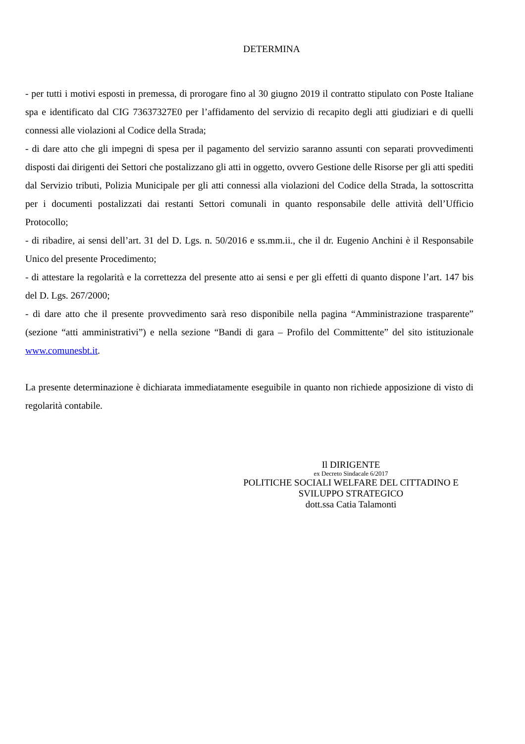DETERMINA
- per tutti i motivi esposti in premessa, di prorogare fino al 30 giugno 2019 il contratto stipulato con Poste Italiane spa e identificato dal CIG 73637327E0 per l’affidamento del servizio di recapito degli atti giudiziari e di quelli connessi alle violazioni al Codice della Strada;
- di dare atto che gli impegni di spesa per il pagamento del servizio saranno assunti con separati provvedimenti disposti dai dirigenti dei Settori che postalizzano gli atti in oggetto, ovvero Gestione delle Risorse per gli atti spediti dal Servizio tributi, Polizia Municipale per gli atti connessi alla violazioni del Codice della Strada, la sottoscritta per i documenti postalizzati dai restanti Settori comunali in quanto responsabile delle attività dell’Ufficio Protocollo;
- di ribadire, ai sensi dell’art. 31 del D. Lgs. n. 50/2016 e ss.mm.ii., che il dr. Eugenio Anchini è il Responsabile Unico del presente Procedimento;
- di attestare la regolarità e la correttezza del presente atto ai sensi e per gli effetti di quanto dispone l’art. 147 bis del D. Lgs. 267/2000;
- di dare atto che il presente provvedimento sarà reso disponibile nella pagina “Amministrazione trasparente” (sezione “atti amministrativi”) e nella sezione “Bandi di gara – Profilo del Committente” del sito istituzionale www.comunesbt.it.
La presente determinazione è dichiarata immediatamente eseguibile in quanto non richiede apposizione di visto di regolarità contabile.
Il DIRIGENTE
ex Decreto Sindacale 6/2017
POLITICHE SOCIALI WELFARE DEL CITTADINO E
SVILUPPO STRATEGICO
dott.ssa Catia Talamonti